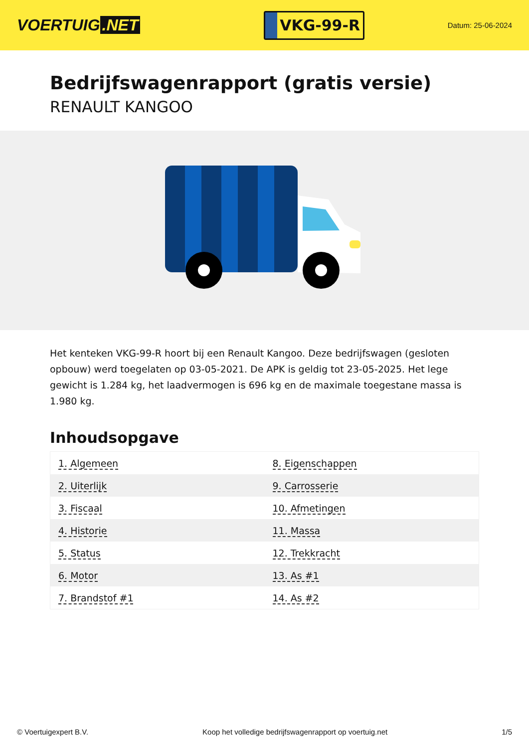VOERTUIG.NET
VKG-99-R
Datum: 25-06-2024
Bedrijfswagenrapport (gratis versie)
RENAULT KANGOO
Het kenteken VKG-99-R hoort bij een Renault Kangoo. Deze bedrijfswagen (gesloten opbouw) werd toegelaten op 03-05-2021. De APK is geldig tot 23-05-2025. Het lege gewicht is 1.284 kg, het laadvermogen is 696 kg en de maximale toegestane massa is 1.980 kg.
Inhoudsopgave
| 1. Algemeen | 8. Eigenschappen |
| 2. Uiterlijk | 9. Carrosserie |
| 3. Fiscaal | 10. Afmetingen |
| 4. Historie | 11. Massa |
| 5. Status | 12. Trekkracht |
| 6. Motor | 13. As #1 |
| 7. Brandstof #1 | 14. As #2 |
© Voertuigexpert B.V. Koop het volledige bedrijfswagenrapport op voertuig.net 1/5